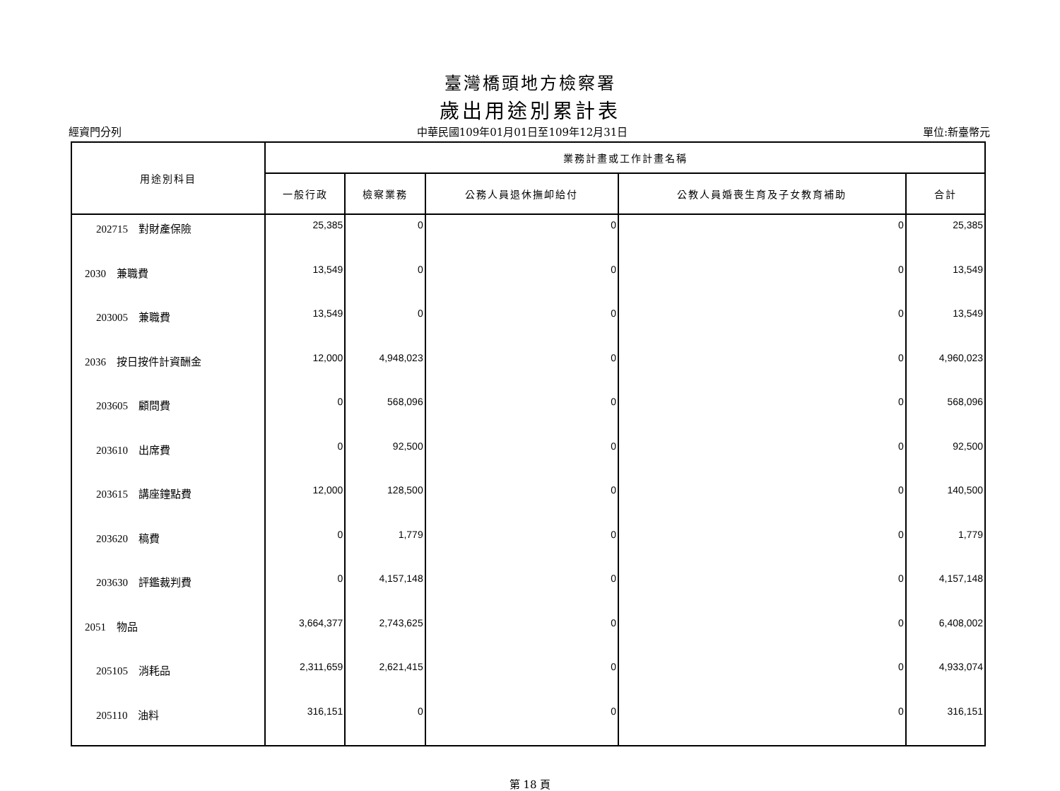臺灣橋頭地方檢察署
歲出用途別累計表
經資門分列 中華民國109年01月01日至109年12月31日 單位:新臺幣元
| 用途別科目 | 業務計畫或工作計畫名稱 | | | | |
| --- | --- | --- | --- | --- | --- |
| | 一般行政 | 檢察業務 | 公務人員退休撫卹給付 | 公教人員婚喪生育及子女教育補助 | 合計 |
| 202715 對財產保險 | 25,385 | 0 | 0 | 0 | 25,385 |
| 2030 兼職費 | 13,549 | 0 | 0 | 0 | 13,549 |
| 203005 兼職費 | 13,549 | 0 | 0 | 0 | 13,549 |
| 2036 按日按件計資酬金 | 12,000 | 4,948,023 | 0 | 0 | 4,960,023 |
| 203605 顧問費 | 0 | 568,096 | 0 | 0 | 568,096 |
| 203610 出席費 | 0 | 92,500 | 0 | 0 | 92,500 |
| 203615 講座鐘點費 | 12,000 | 128,500 | 0 | 0 | 140,500 |
| 203620 稿費 | 0 | 1,779 | 0 | 0 | 1,779 |
| 203630 評鑑裁判費 | 0 | 4,157,148 | 0 | 0 | 4,157,148 |
| 2051 物品 | 3,664,377 | 2,743,625 | 0 | 0 | 6,408,002 |
| 205105 消耗品 | 2,311,659 | 2,621,415 | 0 | 0 | 4,933,074 |
| 205110 油料 | 316,151 | 0 | 0 | 0 | 316,151 |
第 18 頁